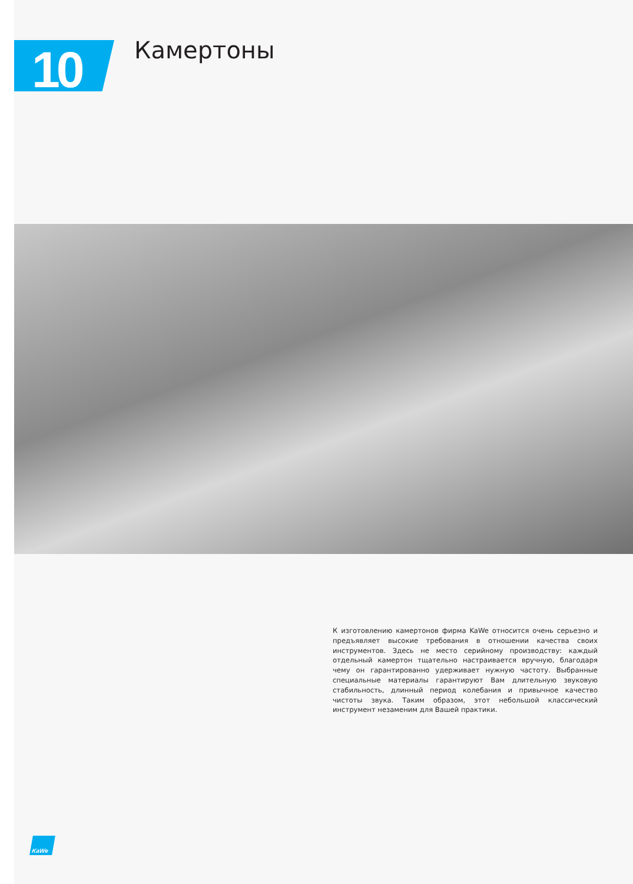10
Камертоны
К изготовлению камертонов фирма KaWe относится очень серьезно и предъявляет высокие требования в отношении качества своих инструментов. Здесь не место серийному производству: каждый отдельный камертон тщательно настраивается вручную, благодаря чему он гарантированно удерживает нужную частоту. Выбранные специальные материалы гарантируют Вам длительную звуковую стабильность, длинный период колебания и привычное качество чистоты звука. Таким образом, этот небольшой классический инструмент незаменим для Вашей практики.
KaWe